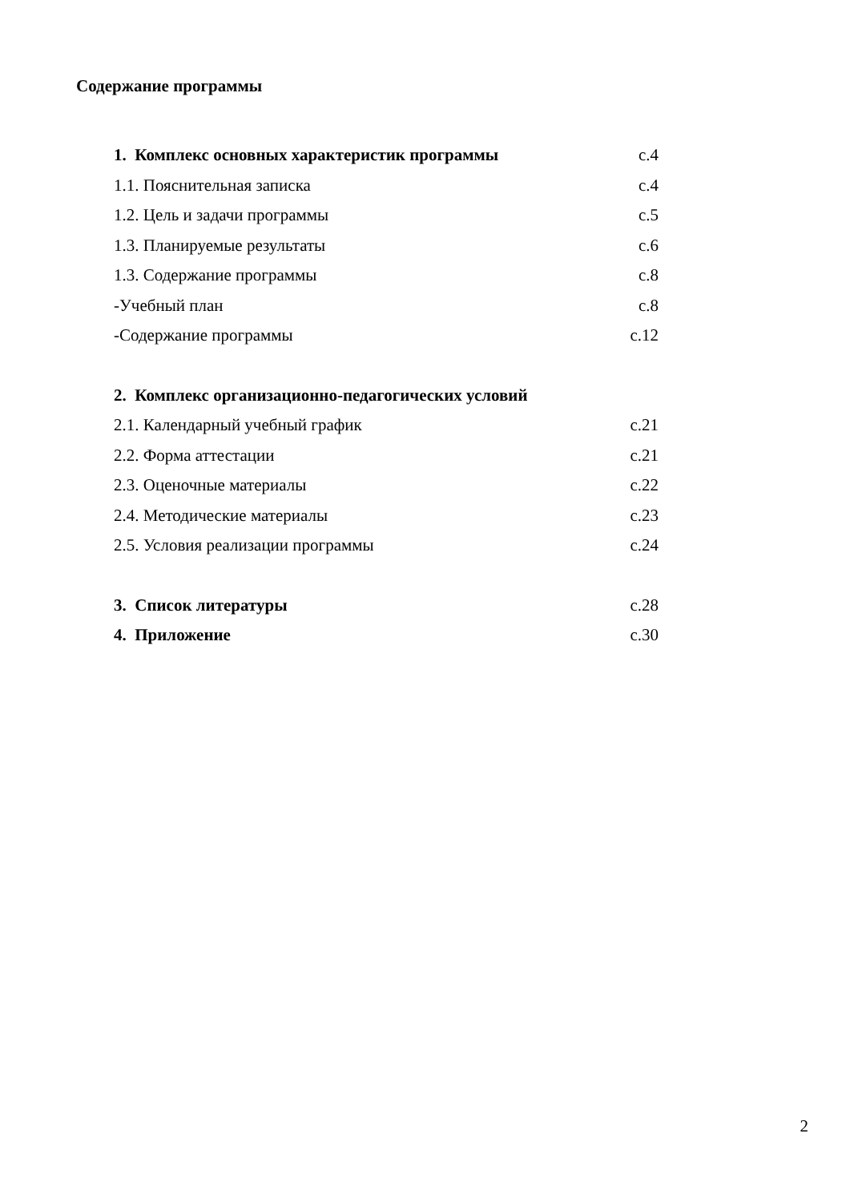Содержание программы
1. Комплекс основных характеристик программы с.4
1.1. Пояснительная записка с.4
1.2. Цель и задачи программы с.5
1.3. Планируемые результаты с.6
1.3. Содержание программы с.8
-Учебный план с.8
-Содержание программы с.12
2. Комплекс организационно-педагогических условий
2.1. Календарный учебный график с.21
2.2. Форма аттестации с.21
2.3. Оценочные материалы с.22
2.4. Методические материалы с.23
2.5. Условия реализации программы с.24
3. Список литературы с.28
4. Приложение с.30
2